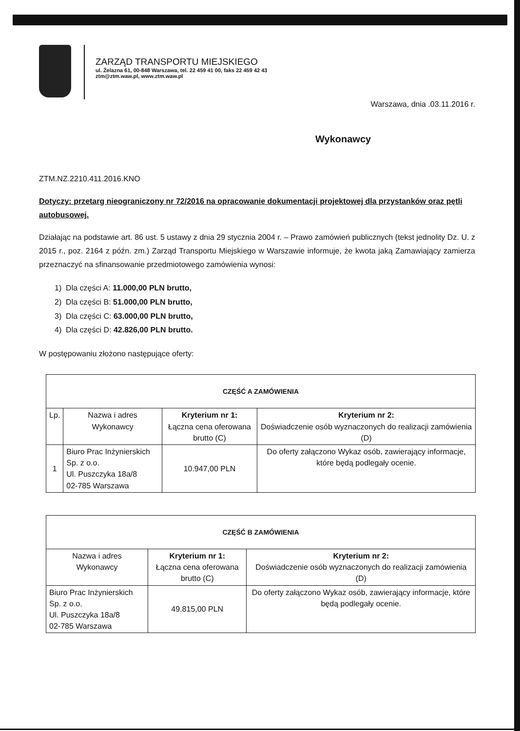ZARZĄD TRANSPORTU MIEJSKIEGO
ul. Żelazna 61, 00-848 Warszawa, tel. 22 459 41 00, faks 22 459 42 43
ztm@ztm.waw.pl, www.ztm.waw.pl
Warszawa, dnia .03.11.2016 r.
Wykonawcy
ZTM.NZ.2210.411.2016.KNO
Dotyczy: przetarg nieograniczony nr 72/2016 na opracowanie dokumentacji projektowej dla przystanków oraz pętli autobusowej.
Działając na podstawie art. 86 ust. 5 ustawy z dnia 29 stycznia 2004 r. – Prawo zamówień publicznych (tekst jednolity Dz. U. z 2015 r., poz. 2164 z późn. zm.) Zarząd Transportu Miejskiego w Warszawie informuje, że kwota jaką Zamawiający zamierza przeznaczyć na sfinansowanie przedmiotowego zamówienia wynosi:
1) Dla części A: 11.000,00 PLN brutto,
2) Dla części B: 51.000,00 PLN brutto,
3) Dla części C: 63.000,00 PLN brutto,
4) Dla części D: 42.826,00 PLN brutto.
W postępowaniu złożono następujące oferty:
| CZĘŚĆ A ZAMÓWIENIA | | | |
| --- | --- | --- | --- |
| Lp. | Nazwa i adres Wykonawcy | Kryterium nr 1: Łączna cena oferowana brutto (C) | Kryterium nr 2: Doświadczenie osób wyznaczonych do realizacji zamówienia (D) |
| 1 | Biuro Prac Inżynierskich Sp. z o.o. Ul. Puszczyka 18a/8 02-785 Warszawa | 10.947,00 PLN | Do oferty załączono Wykaz osób, zawierający informacje, które będą podlegały ocenie. |
| CZĘŚĆ B ZAMÓWIENIA | | |
| --- | --- | --- |
| Nazwa i adres Wykonawcy | Kryterium nr 1: Łączna cena oferowana brutto (C) | Kryterium nr 2: Doświadczenie osób wyznaczonych do realizacji zamówienia (D) |
| Biuro Prac Inżynierskich Sp. z o.o. Ul. Puszczyka 18a/8 02-785 Warszawa | 49.815,00 PLN | Do oferty załączono Wykaz osób, zawierający informacje, które będą podlegały ocenie. |